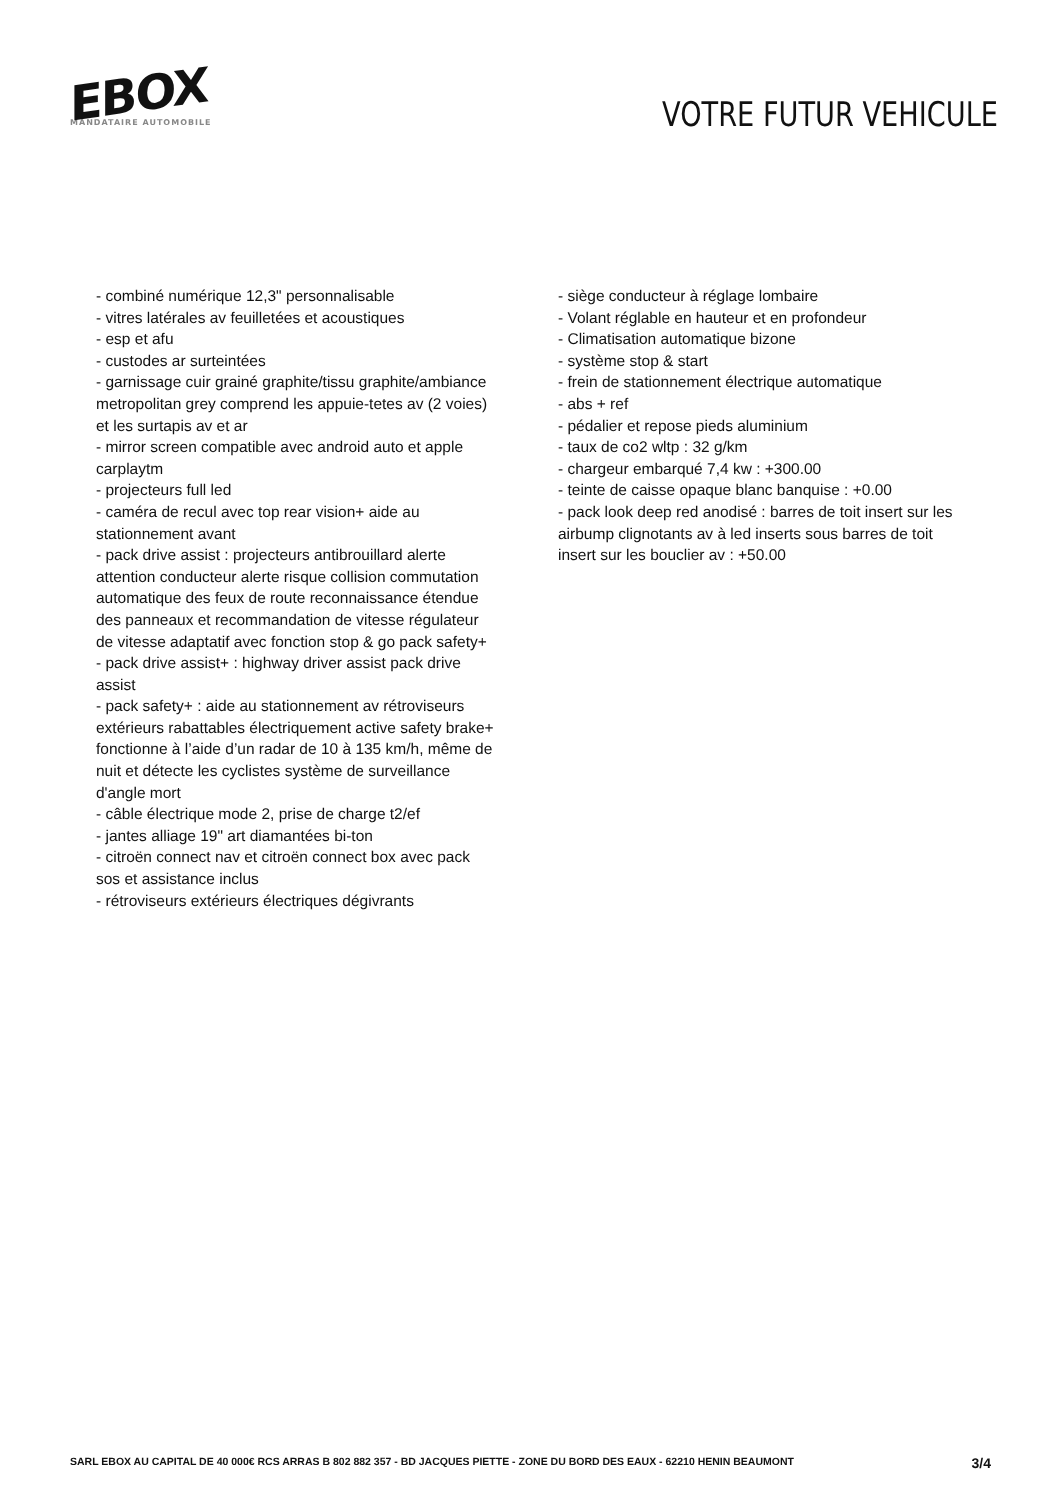EBOX
MANDATAIRE AUTOMOBILE
VOTRE FUTUR VEHICULE
- combiné numérique 12,3" personnalisable
- vitres latérales av feuilletées et acoustiques
- esp et afu
- custodes ar surteintées
- garnissage cuir grainé graphite/tissu graphite/ambiance metropolitan grey comprend les appuie-tetes av (2 voies) et les surtapis av et ar
- mirror screen compatible avec android auto et apple carplaytm
- projecteurs full led
- caméra de recul avec top rear vision+ aide au stationnement avant
- pack drive assist : projecteurs antibrouillard alerte attention conducteur alerte risque collision commutation automatique des feux de route reconnaissance étendue des panneaux et recommandation de vitesse régulateur de vitesse adaptatif avec fonction stop & go pack safety+
- pack drive assist+ : highway driver assist pack drive assist
- pack safety+ : aide au stationnement av rétroviseurs extérieurs rabattables électriquement active safety brake+ fonctionne à l’aide d’un radar de 10 à 135 km/h, même de nuit et détecte les cyclistes système de surveillance d'angle mort
- câble électrique mode 2, prise de charge t2/ef
- jantes alliage 19" art diamantées bi-ton
- citroën connect nav et citroën connect box avec pack sos et assistance inclus
- rétroviseurs extérieurs électriques dégivrants
- siège conducteur à réglage lombaire
- Volant réglable en hauteur et en profondeur
- Climatisation automatique bizone
- système stop & start
- frein de stationnement électrique automatique
- abs + ref
- pédalier et repose pieds aluminium
- taux de co2 wltp : 32 g/km
- chargeur embarqué 7,4 kw : +300.00
- teinte de caisse opaque blanc banquise : +0.00
- pack look deep red anodisé : barres de toit insert sur les airbump clignotants av à led inserts sous barres de toit insert sur les bouclier av : +50.00
SARL EBOX AU CAPITAL DE 40 000€ RCS ARRAS B 802 882 357 - BD JACQUES PIETTE - ZONE DU BORD DES EAUX - 62210 HENIN BEAUMONT 3/4